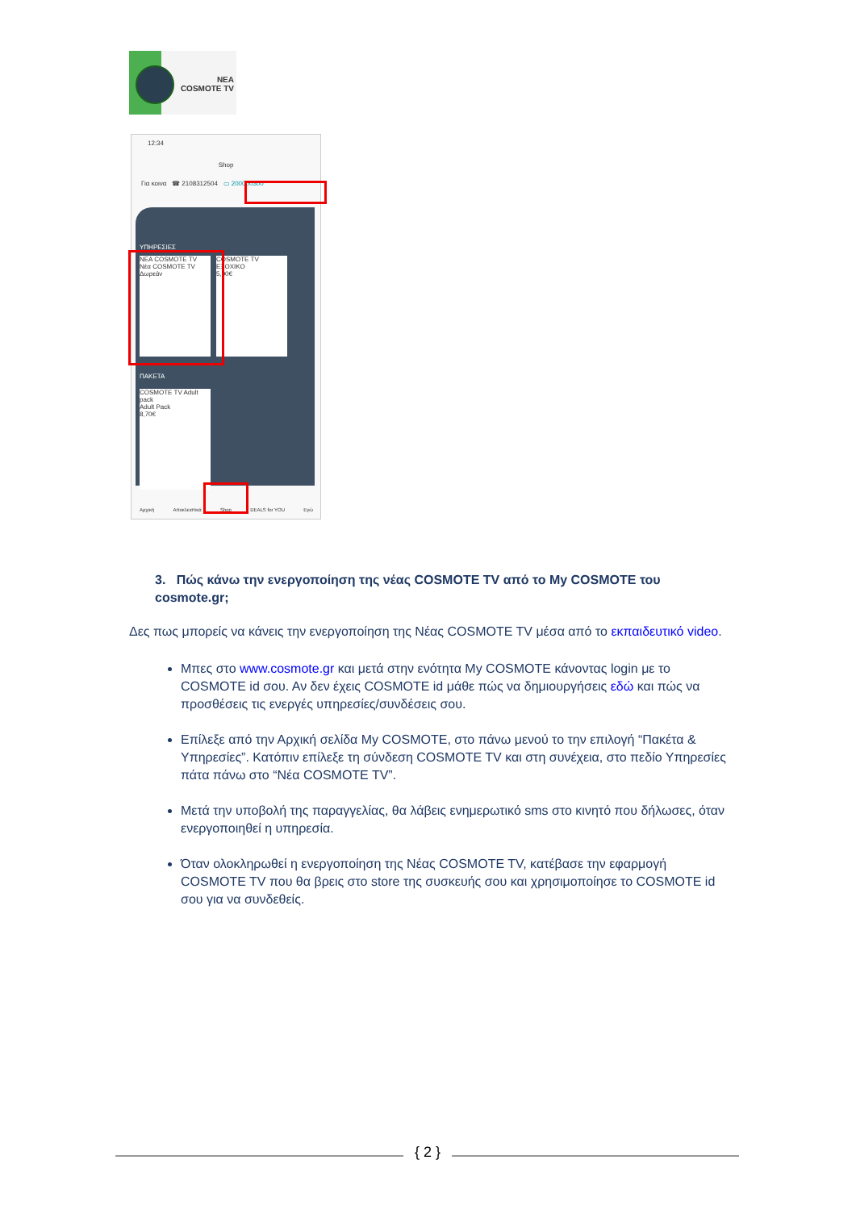ΝΕΑ
COSMOTE TV
12:34
Shop
Για κοινα ☎ 2108312504 ▭ 200000300
ΥΠΗΡΕΣΙΕΣ
ΝΕΑ COSMOTE TV
Νέα COSMOTE TV
Δωρεάν
COSMOTE TV ΕΞΟΧΙΚΟ
5,00€
ΠΑΚΕΤΑ
COSMOTE TV Adult pack
Adult Pack
8,70€
Αρχική Αποκλειστικά Shop DEALS for YOU Εγώ
3. Πώς κάνω την ενεργοποίηση της νέας COSMOTE TV από το My COSMOTE του cosmote.gr;
Δες πως μπορείς να κάνεις την ενεργοποίηση της Νέας COSMOTE TV μέσα από το εκπαιδευτικό video.
Μπες στο www.cosmote.gr και μετά στην ενότητα My COSMOTE κάνοντας login με το COSMOTE id σου. Αν δεν έχεις COSMOTE id μάθε πώς να δημιουργήσεις εδώ και πώς να προσθέσεις τις ενεργές υπηρεσίες/συνδέσεις σου.
Επίλεξε από την Αρχική σελίδα My COSMOTE, στο πάνω μενού το την επιλογή “Πακέτα & Υπηρεσίες”. Κατόπιν επίλεξε τη σύνδεση COSMOTE TV και στη συνέχεια, στο πεδίο Υπηρεσίες πάτα πάνω στο “Νέα COSMOTE TV”.
Μετά την υποβολή της παραγγελίας, θα λάβεις ενημερωτικό sms στο κινητό που δήλωσες, όταν ενεργοποιηθεί η υπηρεσία.
Όταν ολοκληρωθεί η ενεργοποίηση της Νέας COSMOTE TV, κατέβασε την εφαρμογή COSMOTE TV που θα βρεις στο store της συσκευής σου και χρησιμοποίησε το COSMOTE id σου για να συνδεθείς.
{ 2 }